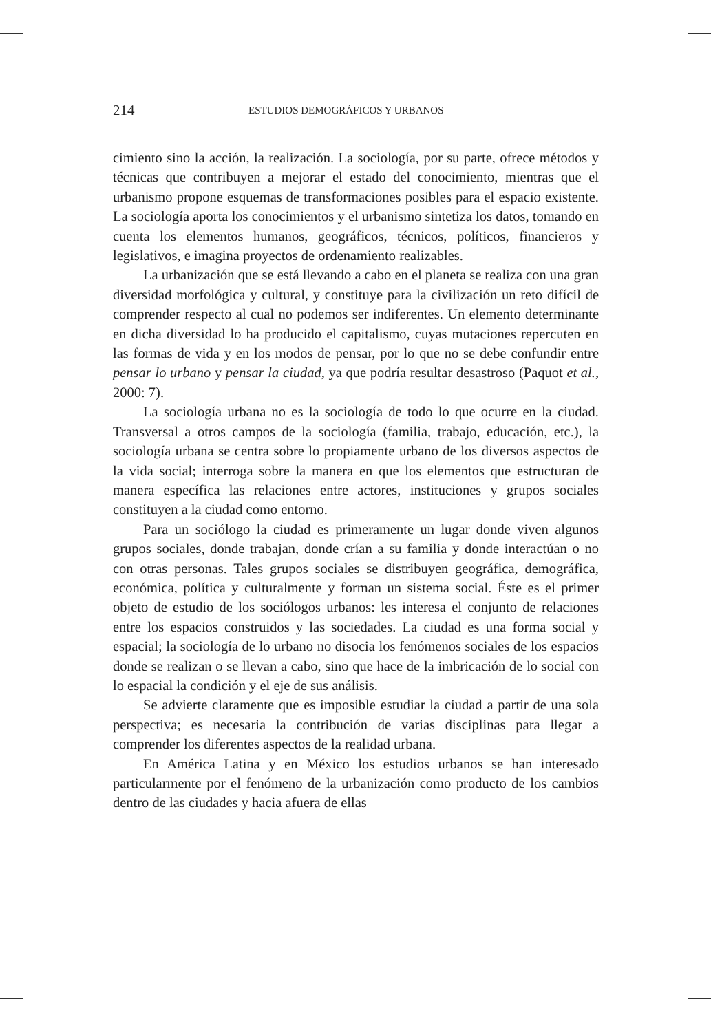214 ESTUDIOS DEMOGRÁFICOS Y URBANOS
cimiento sino la acción, la realización. La sociología, por su parte, ofrece métodos y técnicas que contribuyen a mejorar el estado del conocimiento, mientras que el urbanismo propone esquemas de transformaciones posibles para el espacio existente. La sociología aporta los conocimientos y el urbanismo sintetiza los datos, tomando en cuenta los elementos humanos, geográficos, técnicos, políticos, financieros y legislativos, e imagina proyectos de ordenamiento realizables.
La urbanización que se está llevando a cabo en el planeta se realiza con una gran diversidad morfológica y cultural, y constituye para la civilización un reto difícil de comprender respecto al cual no podemos ser indiferentes. Un elemento determinante en dicha diversidad lo ha producido el capitalismo, cuyas mutaciones repercuten en las formas de vida y en los modos de pensar, por lo que no se debe confundir entre pensar lo urbano y pensar la ciudad, ya que podría resultar desastroso (Paquot et al., 2000: 7).
La sociología urbana no es la sociología de todo lo que ocurre en la ciudad. Transversal a otros campos de la sociología (familia, trabajo, educación, etc.), la sociología urbana se centra sobre lo propiamente urbano de los diversos aspectos de la vida social; interroga sobre la manera en que los elementos que estructuran de manera específica las relaciones entre actores, instituciones y grupos sociales constituyen a la ciudad como entorno.
Para un sociólogo la ciudad es primeramente un lugar donde viven algunos grupos sociales, donde trabajan, donde crían a su familia y donde interactúan o no con otras personas. Tales grupos sociales se distribuyen geográfica, demográfica, económica, política y culturalmente y forman un sistema social. Éste es el primer objeto de estudio de los sociólogos urbanos: les interesa el conjunto de relaciones entre los espacios construidos y las sociedades. La ciudad es una forma social y espacial; la sociología de lo urbano no disocia los fenómenos sociales de los espacios donde se realizan o se llevan a cabo, sino que hace de la imbricación de lo social con lo espacial la condición y el eje de sus análisis.
Se advierte claramente que es imposible estudiar la ciudad a partir de una sola perspectiva; es necesaria la contribución de varias disciplinas para llegar a comprender los diferentes aspectos de la realidad urbana.
En América Latina y en México los estudios urbanos se han interesado particularmente por el fenómeno de la urbanización como producto de los cambios dentro de las ciudades y hacia afuera de ellas